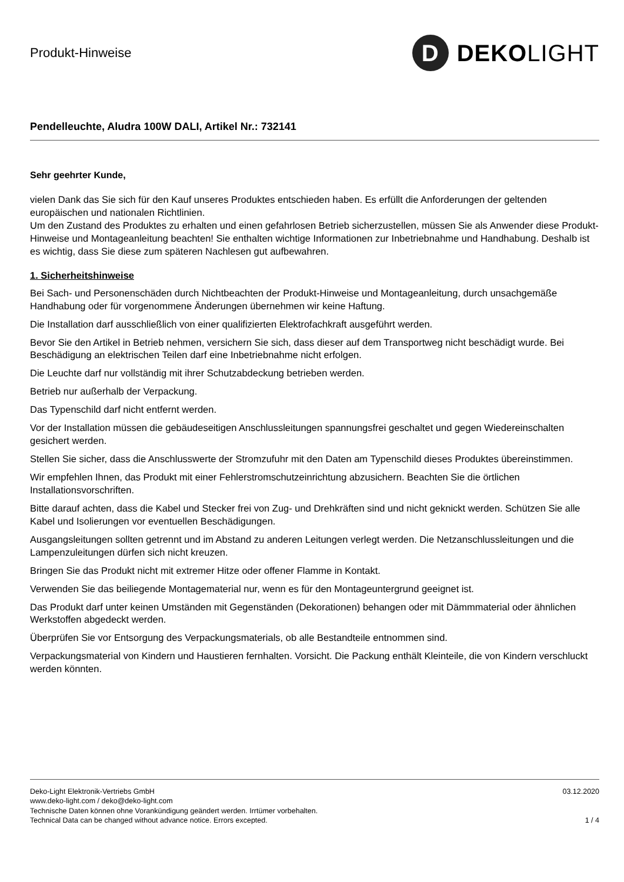Produkt-Hinweise
D
DEKO LIGHT
Pendelleuchte, Aludra 100W DALI, Artikel Nr.: 732141
Sehr geehrter Kunde,
vielen Dank das Sie sich für den Kauf unseres Produktes entschieden haben. Es erfüllt die Anforderungen der geltenden europäischen und nationalen Richtlinien.
Um den Zustand des Produktes zu erhalten und einen gefahrlosen Betrieb sicherzustellen, müssen Sie als Anwender diese Produkt-Hinweise und Montageanleitung beachten! Sie enthalten wichtige Informationen zur Inbetriebnahme und Handhabung. Deshalb ist es wichtig, dass Sie diese zum späteren Nachlesen gut aufbewahren.
1. Sicherheitshinweise
Bei Sach- und Personenschäden durch Nichtbeachten der Produkt-Hinweise und Montageanleitung, durch unsachgemäße Handhabung oder für vorgenommene Änderungen übernehmen wir keine Haftung.
Die Installation darf ausschließlich von einer qualifizierten Elektrofachkraft ausgeführt werden.
Bevor Sie den Artikel in Betrieb nehmen, versichern Sie sich, dass dieser auf dem Transportweg nicht beschädigt wurde. Bei Beschädigung an elektrischen Teilen darf eine Inbetriebnahme nicht erfolgen.
Die Leuchte darf nur vollständig mit ihrer Schutzabdeckung betrieben werden.
Betrieb nur außerhalb der Verpackung.
Das Typenschild darf nicht entfernt werden.
Vor der Installation müssen die gebäudeseitigen Anschlussleitungen spannungsfrei geschaltet und gegen Wiedereinschalten gesichert werden.
Stellen Sie sicher, dass die Anschlusswerte der Stromzufuhr mit den Daten am Typenschild dieses Produktes übereinstimmen.
Wir empfehlen Ihnen, das Produkt mit einer Fehlerstromschutzeinrichtung abzusichern. Beachten Sie die örtlichen Installationsvorschriften.
Bitte darauf achten, dass die Kabel und Stecker frei von Zug- und Drehkräften sind und nicht geknickt werden. Schützen Sie alle Kabel und Isolierungen vor eventuellen Beschädigungen.
Ausgangsleitungen sollten getrennt und im Abstand zu anderen Leitungen verlegt werden. Die Netzanschlussleitungen und die Lampenzuleitungen dürfen sich nicht kreuzen.
Bringen Sie das Produkt nicht mit extremer Hitze oder offener Flamme in Kontakt.
Verwenden Sie das beiliegende Montagematerial nur, wenn es für den Montageuntergrund geeignet ist.
Das Produkt darf unter keinen Umständen mit Gegenständen (Dekorationen) behangen oder mit Dämmmaterial oder ähnlichen Werkstoffen abgedeckt werden.
Überprüfen Sie vor Entsorgung des Verpackungsmaterials, ob alle Bestandteile entnommen sind.
Verpackungsmaterial von Kindern und Haustieren fernhalten. Vorsicht. Die Packung enthält Kleinteile, die von Kindern verschluckt werden könnten.
Deko-Light Elektronik-Vertriebs GmbH
www.deko-light.com / deko@deko-light.com
Technische Daten können ohne Vorankündigung geändert werden. Irrtümer vorbehalten.
Technical Data can be changed without advance notice. Errors excepted.
03.12.2020
1 / 4